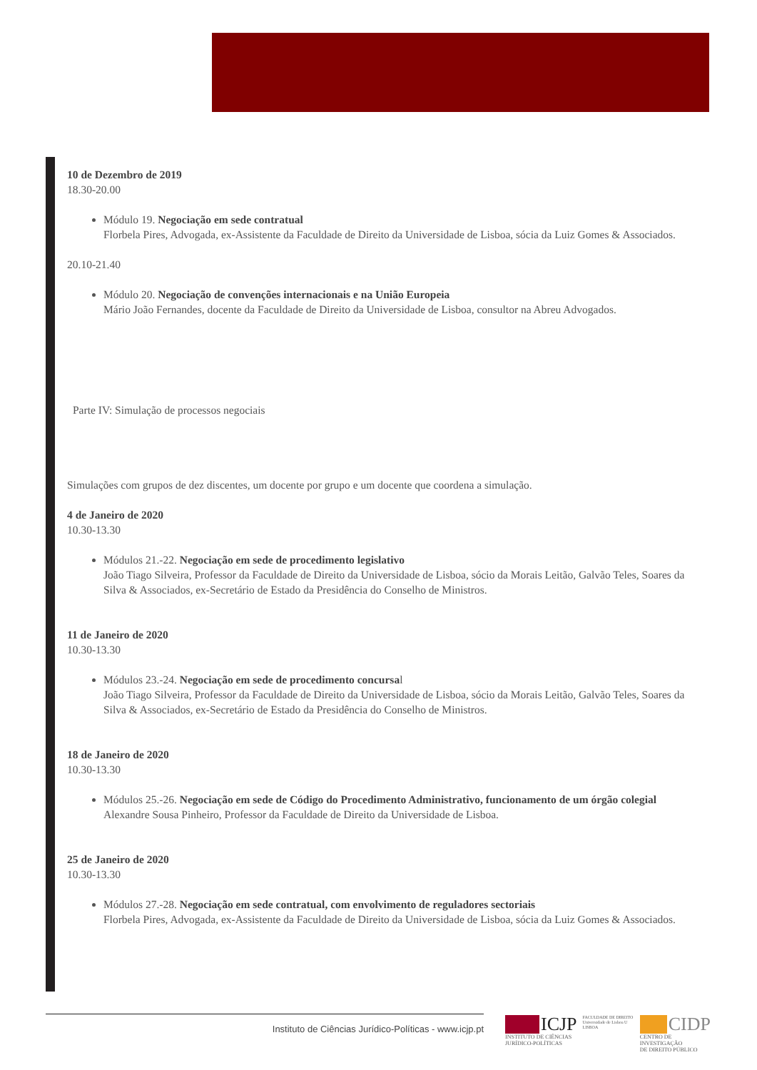10 de Dezembro de 2019
18.30-20.00
Módulo 19. Negociação em sede contratual
Florbela Pires, Advogada, ex-Assistente da Faculdade de Direito da Universidade de Lisboa, sócia da Luiz Gomes & Associados.
20.10-21.40
Módulo 20. Negociação de convenções internacionais e na União Europeia
Mário João Fernandes, docente da Faculdade de Direito da Universidade de Lisboa, consultor na Abreu Advogados.
Parte IV: Simulação de processos negociais
Simulações com grupos de dez discentes, um docente por grupo e um docente que coordena a simulação.
4 de Janeiro de 2020
10.30-13.30
Módulos 21.-22. Negociação em sede de procedimento legislativo
João Tiago Silveira, Professor da Faculdade de Direito da Universidade de Lisboa, sócio da Morais Leitão, Galvão Teles, Soares da Silva & Associados, ex-Secretário de Estado da Presidência do Conselho de Ministros.
11 de Janeiro de 2020
10.30-13.30
Módulos 23.-24. Negociação em sede de procedimento concursal
João Tiago Silveira, Professor da Faculdade de Direito da Universidade de Lisboa, sócio da Morais Leitão, Galvão Teles, Soares da Silva & Associados, ex-Secretário de Estado da Presidência do Conselho de Ministros.
18 de Janeiro de 2020
10.30-13.30
Módulos 25.-26. Negociação em sede de Código do Procedimento Administrativo, funcionamento de um órgão colegial
Alexandre Sousa Pinheiro, Professor da Faculdade de Direito da Universidade de Lisboa.
25 de Janeiro de 2020
10.30-13.30
Módulos 27.-28. Negociação em sede contratual, com envolvimento de reguladores sectoriais
Florbela Pires, Advogada, ex-Assistente da Faculdade de Direito da Universidade de Lisboa, sócia da Luiz Gomes & Associados.
Instituto de Ciências Jurídico-Políticas - www.icjp.pt
ICJP
INSTITUTO DE CIÊNCIAS
JURÍDICO-POLÍTICAS
FACULDADE DE DIREITO
Universidade de Lisboa U LISBOA
CIDP
CENTRO DE INVESTIGAÇÃO
DE DIREITO PÚBLICO